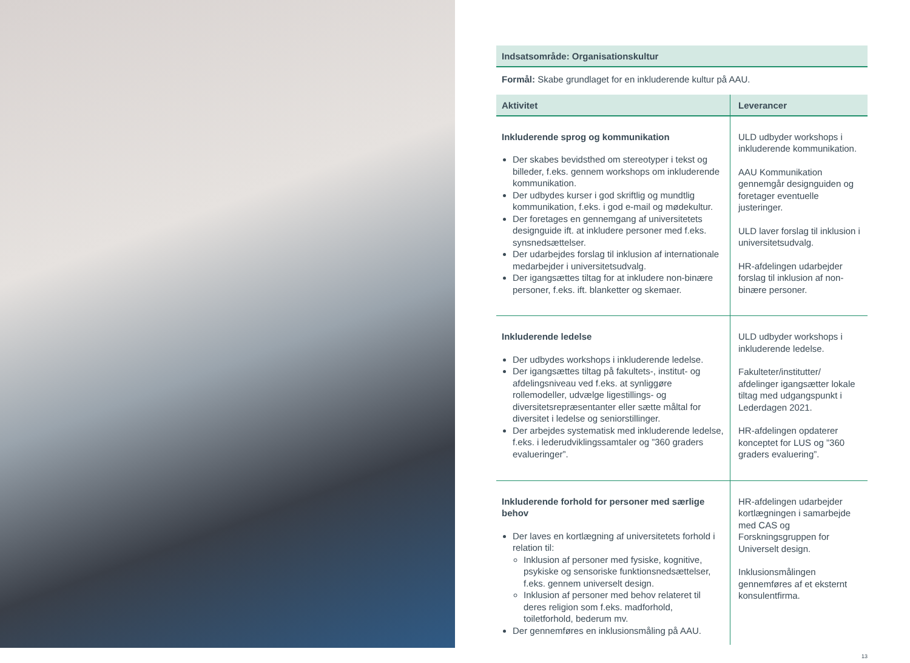Indsatsområde: Organisationskultur
Formål: Skabe grundlaget for en inkluderende kultur på AAU.
| Aktivitet | Leverancer |
| --- | --- |
| Inkluderende sprog og kommunikation Der skabes bevidsthed om stereotyper i tekst og billeder, f.eks. gennem workshops om inkluderende kommunikation. Der udbydes kurser i god skriftlig og mundtlig kommunikation, f.eks. i god e-mail og mødekultur. Der foretages en gennemgang af universitetets designguide ift. at inkludere personer med f.eks. synsnedsættelser. Der udarbejdes forslag til inklusion af internationale medarbejder i universitetsudvalg. Der igangsættes tiltag for at inkludere non-binære personer, f.eks. ift. blanketter og skemaer. | ULD udbyder workshops i inkluderende kommunikation. AAU Kommunikation gennemgår designguiden og foretager eventuelle justeringer. ULD laver forslag til inklusion i universitetsudvalg. HR-afdelingen udarbejder forslag til inklusion af non-binære personer. |
| Inkluderende ledelse Der udbydes workshops i inkluderende ledelse. Der igangsættes tiltag på fakultets-, institut- og afdelingsniveau ved f.eks. at synliggøre rollemodeller, udvælge ligestillings- og diversitetsrepræsentanter eller sætte måltal for diversitet i ledelse og seniorstillinger. Der arbejdes systematisk med inkluderende ledelse, f.eks. i lederudviklingssamtaler og ”360 graders evalueringer”. | ULD udbyder workshops i inkluderende ledelse. Fakulteter/institutter/ afdelinger igangsætter lokale tiltag med udgangspunkt i Lederdagen 2021. HR-afdelingen opdaterer konceptet for LUS og ”360 graders evaluering”. |
| Inkluderende forhold for personer med særlige behov Der laves en kortlægning af universitetets forhold i relation til: Inklusion af personer med fysiske, kognitive, psykiske og sensoriske funktionsnedsættelser, f.eks. gennem universelt design. Inklusion af personer med behov relateret til deres religion som f.eks. madforhold, toiletforhold, bederum mv. Der gennemføres en inklusionsmåling på AAU. | HR-afdelingen udarbejder kortlægningen i samarbejde med CAS og Forskningsgruppen for Universelt design. Inklusionsmålingen gennemføres af et eksternt konsulentfirma. |
13